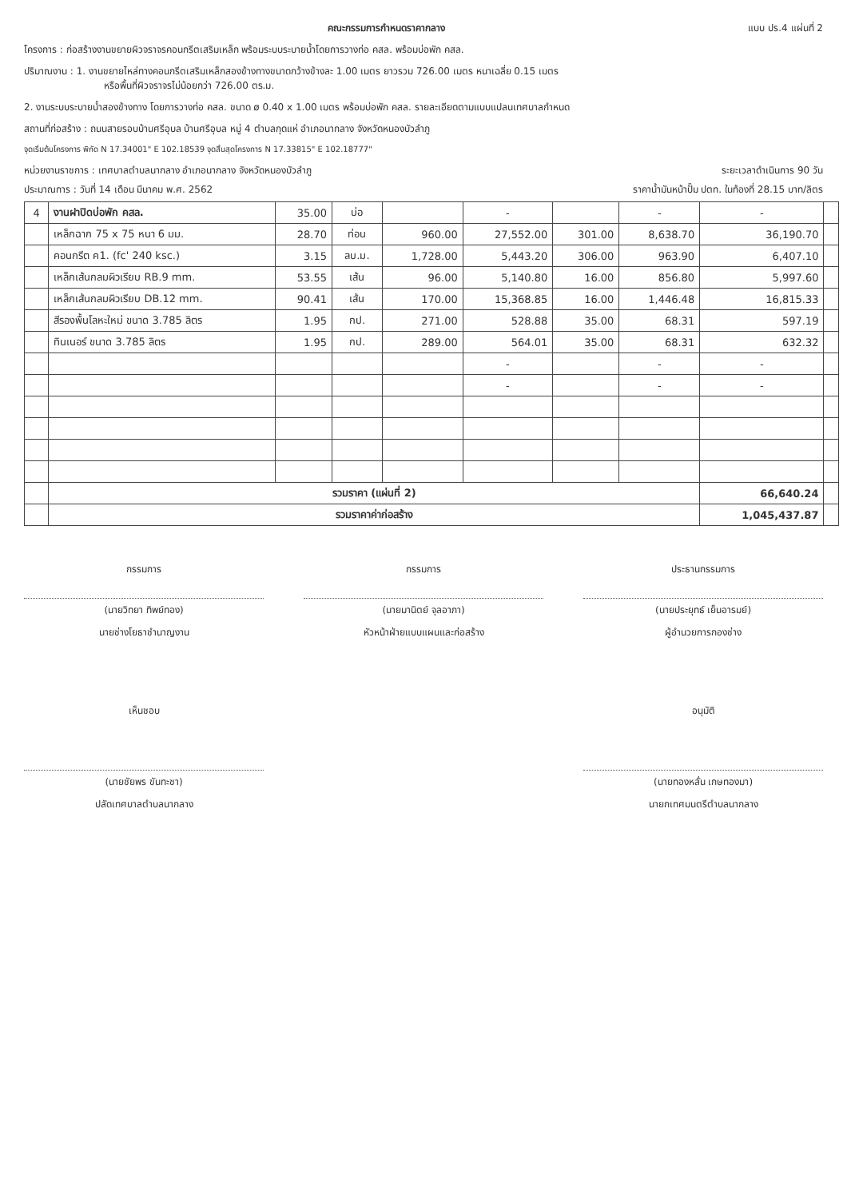คณะกรรมการกำหนดราคากลาง แบบ ปร.4 แผ่นที่ 2
โครงการ : ก่อสร้างงานขยายผิวจราจรคอนกรีตเสริมเหล็ก พร้อมระบบระบายน้ำโดยการวางท่อ คสล. พร้อมบ่อพัก คสล.
ปริมาณงาน : 1. งานขยายไหล่ทางคอนกรีตเสริมเหล็กสองข้างทางขนาดกว้างข้างละ 1.00 เมตร ยาวรวม 726.00 เมตร หนาเฉลี่ย 0.15 เมตร
หรือพื้นที่ผิวจราจรไม่น้อยกว่า 726.00 ตร.ม.
2. งานระบบระบายน้ำสองข้างทาง โดยการวางท่อ คสล. ขนาด ø 0.40 x 1.00 เมตร พร้อมบ่อพัก คสล. รายละเอียดตามแบบแปลนเทศบาลกำหนด
สถานที่ก่อสร้าง : ถนนสายรอบบ้านศรีอุบล บ้านศรีอุบล หมู่ 4 ตำบลกุดแห่ อำเภอนากลาง จังหวัดหนองบัวลำภู
จุดเริ่มต้นโครงการ พิกัด N 17.34001" E 102.18539 จุดสิ้นสุดโครงการ N 17.33815" E 102.18777"
หน่วยงานราชการ : เทศบาลตำบลนากลาง อำเภอนากลาง จังหวัดหนองบัวลำภู ระยะเวลาดำเนินการ 90 วัน
ประมาณการ : วันที่ 14 เดือน มีนาคม พ.ศ. 2562 ราคาน้ำมันหน้าปั๊ม ปตท. ในท้องที่ 28.15 บาท/ลิตร
| 4 | งานฝาปิดบ่อพัก คสล. | 35.00 | บ่อ | | - | | - | - | |
| | เหล็กฉาก 75 x 75 หนา 6 มม. | 28.70 | ท่อน | 960.00 | 27,552.00 | 301.00 | 8,638.70 | 36,190.70 | |
| | คอนกรีต ค1. (fc' 240 ksc.) | 3.15 | ลบ.ม. | 1,728.00 | 5,443.20 | 306.00 | 963.90 | 6,407.10 | |
| | เหล็กเส้นกลมผิวเรียบ RB.9 mm. | 53.55 | เส้น | 96.00 | 5,140.80 | 16.00 | 856.80 | 5,997.60 | |
| | เหล็กเส้นกลมผิวเรียบ DB.12 mm. | 90.41 | เส้น | 170.00 | 15,368.85 | 16.00 | 1,446.48 | 16,815.33 | |
| | สีรองพื้นโลหะใหม่ ขนาด 3.785 ลิตร | 1.95 | กป. | 271.00 | 528.88 | 35.00 | 68.31 | 597.19 | |
| | ทินเนอร์ ขนาด 3.785 ลิตร | 1.95 | กป. | 289.00 | 564.01 | 35.00 | 68.31 | 632.32 | |
| | | | | | - | | - | - | |
| | | | | | - | | - | - | |
| | รวมราคา (แผ่นที่ 2) | | | | | | | 66,640.24 | |
| | รวมราคาค่าก่อสร้าง | | | | | | | 1,045,437.87 | |
กรรมการ
(นายวิทยา ทิพย์ทอง)
นายช่างโยธาชำนาญงาน
กรรมการ
(นายมานิตย์ จุลอาภา)
หัวหน้าฝ่ายแบบแผนและก่อสร้าง
ประธานกรรมการ
(นายประยุทธ์ เย็นอารมย์)
ผู้อำนวยการกองช่าง
เห็นชอบ
(นายชัยพร ขันทะชา)
ปลัดเทศบาลตำบลนากลาง
อนุมัติ
(นายทองหลั่น เกษทองมา)
นายกเทศมนตรีตำบลนากลาง